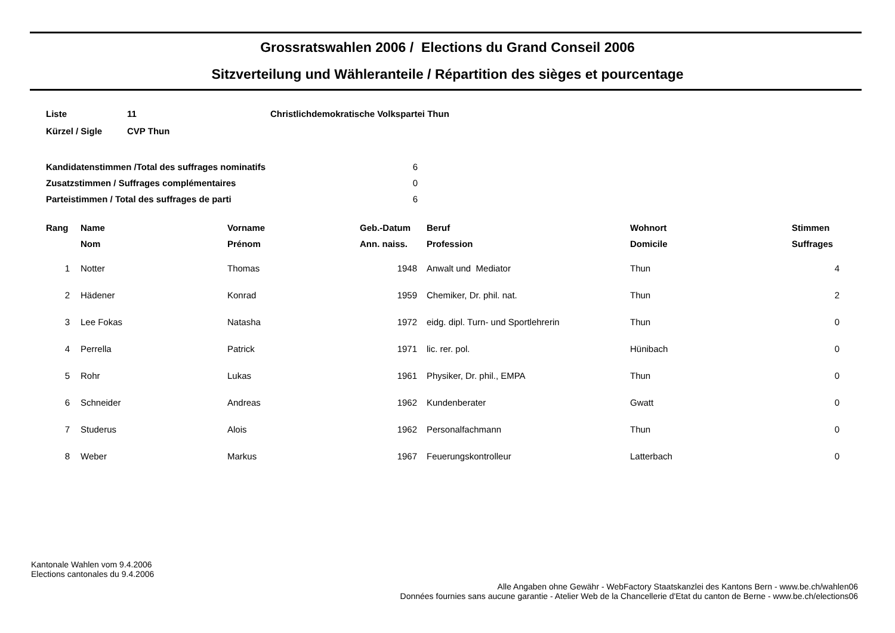Grossratswahlen 2006 / Elections du Grand Conseil 2006
Sitzverteilung und Wähleranteile / Répartition des sièges et pourcentage
| Liste | 11 | Christlichdemokratische Volkspartei Thun |
| Kürzel / Sigle | CVP Thun | |
| Kandidatenstimmen /Total des suffrages nominatifs | 6 |
| Zusatzstimmen / Suffrages complémentaires | 0 |
| Parteistimmen / Total des suffrages de parti | 6 |
| Rang | Name | Vorname | Geb.-Datum | Beruf | Wohnort | Stimmen |
| --- | --- | --- | --- | --- | --- | --- |
| | Nom | Prénom | Ann. naiss. | Profession | Domicile | Suffrages |
| 1 | Notter | Thomas | 1948 | Anwalt und Mediator | Thun | 4 |
| 2 | Hädener | Konrad | 1959 | Chemiker, Dr. phil. nat. | Thun | 2 |
| 3 | Lee Fokas | Natasha | 1972 | eidg. dipl. Turn- und Sportlehrerin | Thun | 0 |
| 4 | Perrella | Patrick | 1971 | lic. rer. pol. | Hünibach | 0 |
| 5 | Rohr | Lukas | 1961 | Physiker, Dr. phil., EMPA | Thun | 0 |
| 6 | Schneider | Andreas | 1962 | Kundenberater | Gwatt | 0 |
| 7 | Studerus | Alois | 1962 | Personalfachmann | Thun | 0 |
| 8 | Weber | Markus | 1967 | Feuerungskontrolleur | Latterbach | 0 |
Kantonale Wahlen vom 9.4.2006
Elections cantonales du 9.4.2006
Alle Angaben ohne Gewähr - WebFactory Staatskanzlei des Kantons Bern - www.be.ch/wahlen06
Données fournies sans aucune garantie - Atelier Web de la Chancellerie d'Etat du canton de Berne - www.be.ch/elections06